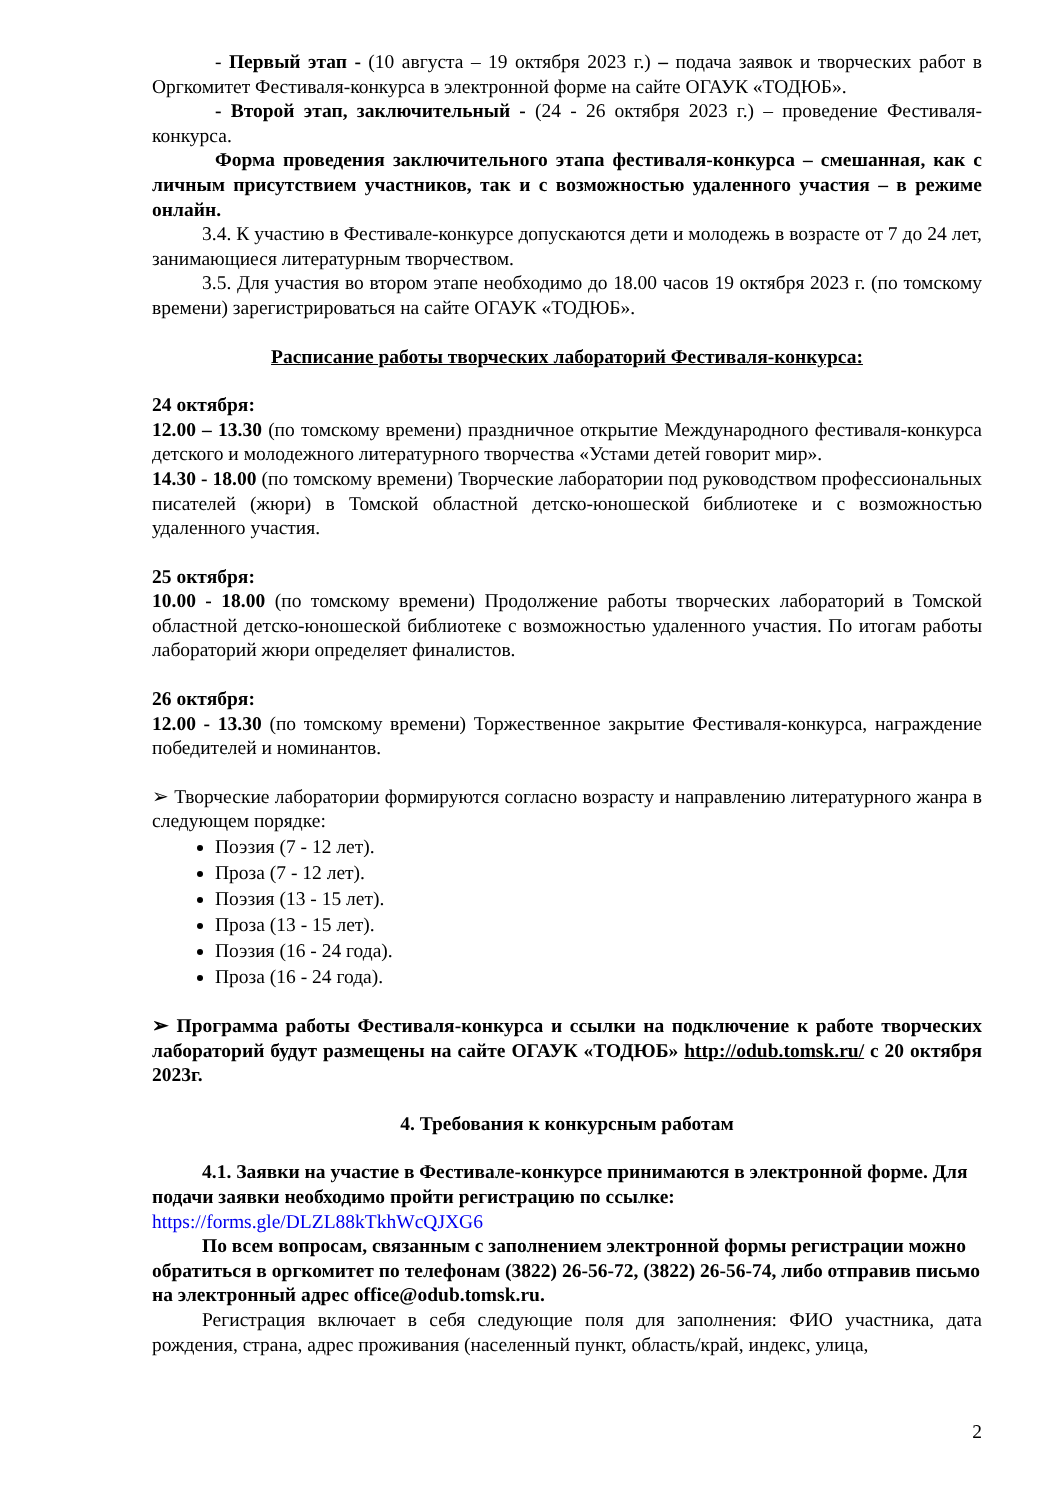- Первый этап - (10 августа – 19 октября 2023 г.) – подача заявок и творческих работ в Оргкомитет Фестиваля-конкурса в электронной форме на сайте ОГАУК «ТОДЮБ».
- Второй этап, заключительный - (24 - 26 октября 2023 г.) – проведение Фестиваля-конкурса.
Форма проведения заключительного этапа фестиваля-конкурса – смешанная, как с личным присутствием участников, так и с возможностью удаленного участия – в режиме онлайн.
3.4. К участию в Фестивале-конкурсе допускаются дети и молодежь в возрасте от 7 до 24 лет, занимающиеся литературным творчеством.
3.5. Для участия во втором этапе необходимо до 18.00 часов 19 октября 2023 г. (по томскому времени) зарегистрироваться на сайте ОГАУК «ТОДЮБ».
Расписание работы творческих лабораторий Фестиваля-конкурса:
24 октября:
12.00 – 13.30 (по томскому времени) праздничное открытие Международного фестиваля-конкурса детского и молодежного литературного творчества «Устами детей говорит мир».
14.30 - 18.00 (по томскому времени) Творческие лаборатории под руководством профессиональных писателей (жюри) в Томской областной детско-юношеской библиотеке и с возможностью удаленного участия.
25 октября:
10.00 - 18.00 (по томскому времени) Продолжение работы творческих лабораторий в Томской областной детско-юношеской библиотеке с возможностью удаленного участия. По итогам работы лабораторий жюри определяет финалистов.
26 октября:
12.00 - 13.30 (по томскому времени) Торжественное закрытие Фестиваля-конкурса, награждение победителей и номинантов.
➢ Творческие лаборатории формируются согласно возрасту и направлению литературного жанра в следующем порядке:
Поэзия (7 - 12 лет).
Проза (7 - 12 лет).
Поэзия (13 - 15 лет).
Проза (13 - 15 лет).
Поэзия (16 - 24 года).
Проза (16 - 24 года).
➢ Программа работы Фестиваля-конкурса и ссылки на подключение к работе творческих лабораторий будут размещены на сайте ОГАУК «ТОДЮБ» http://odub.tomsk.ru/ с 20 октября 2023г.
4. Требования к конкурсным работам
4.1. Заявки на участие в Фестивале-конкурсе принимаются в электронной форме. Для подачи заявки необходимо пройти регистрацию по ссылке: https://forms.gle/DLZL88kTkhWcQJXG6
По всем вопросам, связанным с заполнением электронной формы регистрации можно обратиться в оргкомитет по телефонам (3822) 26-56-72, (3822) 26-56-74, либо отправив письмо на электронный адрес office@odub.tomsk.ru.
Регистрация включает в себя следующие поля для заполнения: ФИО участника, дата рождения, страна, адрес проживания (населенный пункт, область/край, индекс, улица,
2